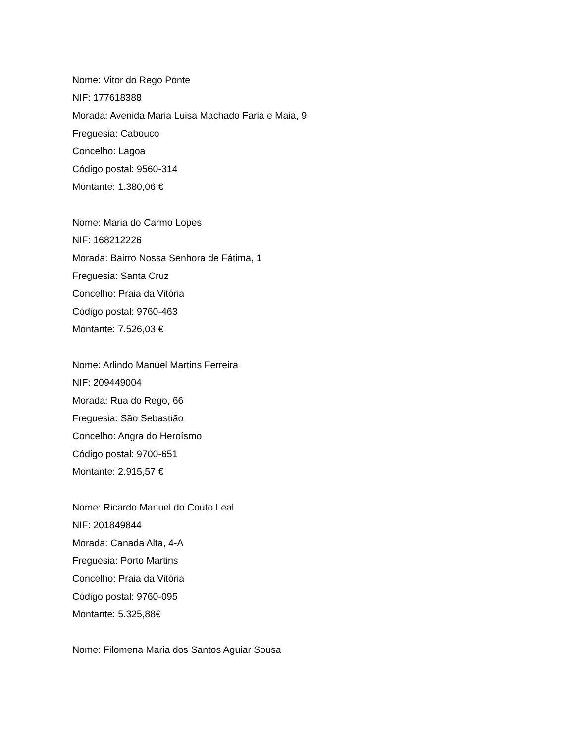Nome: Vitor do Rego Ponte
NIF: 177618388
Morada: Avenida Maria Luisa Machado Faria e Maia, 9
Freguesia: Cabouco
Concelho: Lagoa
Código postal: 9560-314
Montante: 1.380,06 €
Nome: Maria do Carmo Lopes
NIF: 168212226
Morada: Bairro Nossa Senhora de Fátima, 1
Freguesia: Santa Cruz
Concelho: Praia da Vitória
Código postal: 9760-463
Montante: 7.526,03 €
Nome: Arlindo Manuel Martins Ferreira
NIF: 209449004
Morada: Rua do Rego, 66
Freguesia: São Sebastião
Concelho: Angra do Heroísmo
Código postal: 9700-651
Montante: 2.915,57 €
Nome: Ricardo Manuel do Couto Leal
NIF: 201849844
Morada: Canada Alta, 4-A
Freguesia: Porto Martins
Concelho: Praia da Vitória
Código postal: 9760-095
Montante: 5.325,88€
Nome: Filomena Maria dos Santos Aguiar Sousa